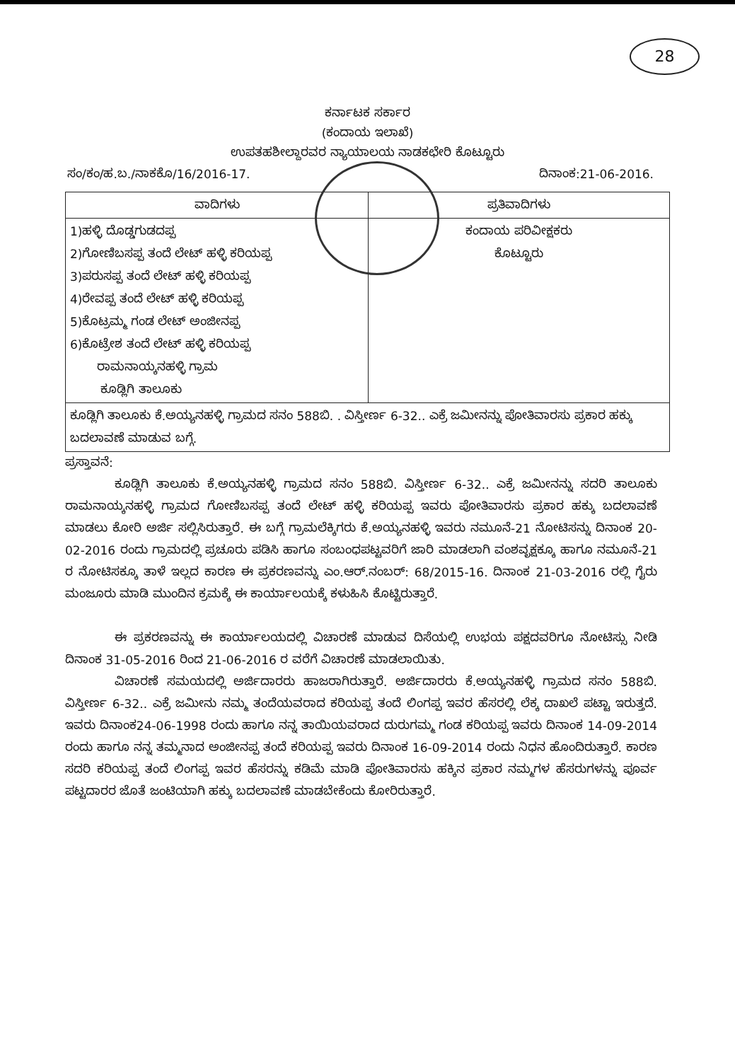28
ಕರ್ನಾಟಕ ಸರ್ಕಾರ
(ಕಂದಾಯ ಇಲಾಖೆ)
ಉಪತಹಶೀಲ್ದಾರವರ ನ್ಯಾಯಾಲಯ ನಾಡಕಛೇರಿ ಕೊಟ್ಟೂರು
ಸಂ/ಕಂ/ಹ.ಬ./ನಾಕಕೊ/16/2016-17. ದಿನಾಂಕ:21-06-2016.
| ವಾದಿಗಳು | ಪ್ರತಿವಾದಿಗಳು |
| --- | --- |
| 1)ಹಳ್ಳಿ ದೊಡ್ಡಗುಡದಪ್ಪ 2)ಗೋಣಿಬಸಪ್ಪ ತಂದೆ ಲೇಟ್ ಹಳ್ಳಿ ಕರಿಯಪ್ಪ 3)ಪರುಸಪ್ಪ ತಂದೆ ಲೇಟ್ ಹಳ್ಳಿ ಕರಿಯಪ್ಪ 4)ರೇವಪ್ಪ ತಂದೆ ಲೇಟ್ ಹಳ್ಳಿ ಕರಿಯಪ್ಪ 5)ಕೊಟ್ರಮ್ಮ ಗಂಡ ಲೇಟ್ ಅಂಜೀನಪ್ಪ 6)ಕೊಟ್ರೇಶ ತಂದೆ ಲೇಟ್ ಹಳ್ಳಿ ಕರಿಯಪ್ಪ ರಾಮನಾಯ್ಕನಹಳ್ಳಿ ಗ್ರಾಮ ಕೂಡ್ಲಿಗಿ ತಾಲೂಕು | ಕಂದಾಯ ಪರಿವೀಕ್ಷಕರು ಕೊಟ್ಟೂರು |
| ಕೂಡ್ಲಿಗಿ ತಾಲೂಕು ಕೆ.ಅಯ್ಯನಹಳ್ಳಿ ಗ್ರಾಮದ ಸನಂ 588ಬಿ. . ವಿಸ್ತೀರ್ಣ 6-32.. ಎಕ್ರೆ ಜಮೀನನ್ನು ಪೋತಿವಾರಸು ಪ್ರಕಾರ ಹಕ್ಕು ಬದಲಾವಣೆ ಮಾಡುವ ಬಗ್ಗೆ. | |
ಪ್ರಸ್ತಾವನೆ:
ಕೂಡ್ಲಿಗಿ ತಾಲೂಕು ಕೆ.ಅಯ್ಯನಹಳ್ಳಿ ಗ್ರಾಮದ ಸನಂ 588ಬಿ. ವಿಸ್ತೀರ್ಣ 6-32.. ಎಕ್ರೆ ಜಮೀನನ್ನು ಸದರಿ ತಾಲೂಕು ರಾಮನಾಯ್ಕನಹಳ್ಳಿ ಗ್ರಾಮದ ಗೋಣಿಬಸಪ್ಪ ತಂದೆ ಲೇಟ್ ಹಳ್ಳಿ ಕರಿಯಪ್ಪ ಇವರು ಪೋತಿವಾರಸು ಪ್ರಕಾರ ಹಕ್ಕು ಬದಲಾವಣೆ ಮಾಡಲು ಕೋರಿ ಅರ್ಜಿ ಸಲ್ಲಿಸಿರುತ್ತಾರೆ. ಈ ಬಗ್ಗೆ ಗ್ರಾಮಲೆಕ್ಕಿಗರು ಕೆ.ಅಯ್ಯನಹಳ್ಳಿ ಇವರು ನಮೂನೆ-21 ನೋಟಿಸನ್ನು ದಿನಾಂಕ 20-02-2016 ರಂದು ಗ್ರಾಮದಲ್ಲಿ ಪ್ರಚೂರು ಪಡಿಸಿ ಹಾಗೂ ಸಂಬಂಧಪಟ್ಟವರಿಗೆ ಜಾರಿ ಮಾಡಲಾಗಿ ವಂಶವೃಕ್ಷಕ್ಕೂ ಹಾಗೂ ನಮೂನೆ-21 ರ ನೋಟಿಸಕ್ಕೂ ತಾಳೆ ಇಲ್ಲದ ಕಾರಣ ಈ ಪ್ರಕರಣವನ್ನು ಎಂ.ಆರ್.ನಂಬರ್: 68/2015-16. ದಿನಾಂಕ 21-03-2016 ರಲ್ಲಿ ಗೈರು ಮಂಜೂರು ಮಾಡಿ ಮುಂದಿನ ಕ್ರಮಕ್ಕೆ ಈ ಕಾರ್ಯಾಲಯಕ್ಕೆ ಕಳುಹಿಸಿ ಕೊಟ್ಟಿರುತ್ತಾರೆ.
ಈ ಪ್ರಕರಣವನ್ನು ಈ ಕಾರ್ಯಾಲಯದಲ್ಲಿ ವಿಚಾರಣೆ ಮಾಡುವ ದಿಸೆಯಲ್ಲಿ ಉಭಯ ಪಕ್ಷದವರಿಗೂ ನೋಟಿಸ್ಸು ನೀಡಿ ದಿನಾಂಕ 31-05-2016 ರಿಂದ 21-06-2016 ರ ವರೆಗೆ ವಿಚಾರಣೆ ಮಾಡಲಾಯಿತು.
ವಿಚಾರಣೆ ಸಮಯದಲ್ಲಿ ಅರ್ಜಿದಾರರು ಹಾಜರಾಗಿರುತ್ತಾರೆ. ಅರ್ಜಿದಾರರು ಕೆ.ಅಯ್ಯನಹಳ್ಳಿ ಗ್ರಾಮದ ಸನಂ 588ಬಿ. ವಿಸ್ತೀರ್ಣ 6-32.. ಎಕ್ರೆ ಜಮೀನು ನಮ್ಮ ತಂದೆಯವರಾದ ಕರಿಯಪ್ಪ ತಂದೆ ಲಿಂಗಪ್ಪ ಇವರ ಹೆಸರಲ್ಲಿ ಲೆಕ್ಕ ದಾಖಲೆ ಪಟ್ಟಾ ಇರುತ್ತದೆ. ಇವರು ದಿನಾಂಕ24-06-1998 ರಂದು ಹಾಗೂ ನನ್ನ ತಾಯಿಯವರಾದ ದುರುಗಮ್ಮ ಗಂಡ ಕರಿಯಪ್ಪ ಇವರು ದಿನಾಂಕ 14-09-2014 ರಂದು ಹಾಗೂ ನನ್ನ ತಮ್ಮನಾದ ಅಂಜೀನಪ್ಪ ತಂದೆ ಕರಿಯಪ್ಪ ಇವರು ದಿನಾಂಕ 16-09-2014 ರಂದು ನಿಧನ ಹೊಂದಿರುತ್ತಾರೆ. ಕಾರಣ ಸದರಿ ಕರಿಯಪ್ಪ ತಂದೆ ಲಿಂಗಪ್ಪ ಇವರ ಹೆಸರನ್ನು ಕಡಿಮೆ ಮಾಡಿ ಪೋತಿವಾರಸು ಹಕ್ಕಿನ ಪ್ರಕಾರ ನಮ್ಮಗಳ ಹೆಸರುಗಳನ್ನು ಪೂರ್ವ ಪಟ್ಟದಾರರ ಜೊತೆ ಜಂಟಿಯಾಗಿ ಹಕ್ಕು ಬದಲಾವಣೆ ಮಾಡಬೇಕೆಂದು ಕೋರಿರುತ್ತಾರೆ.